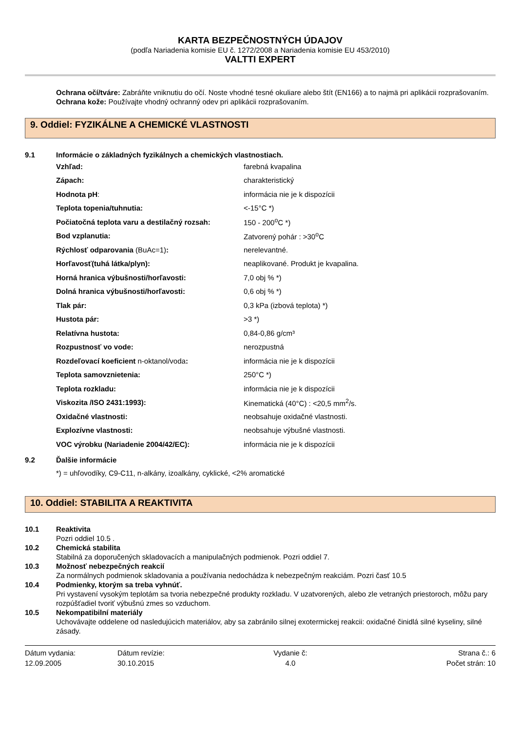KARTA BEZPEČNOSTNÝCH ÚDAJOV
(podľa Nariadenia komisie EU č. 1272/2008 a Nariadenia komisie EU 453/2010)
VALTTI EXPERT
Ochrana očí/tváre: Zabráňte vniknutiu do očí. Noste vhodné tesné okuliare alebo štít (EN166) a to najmä pri aplikácii rozprašovaním.
Ochrana kože: Používajte vhodný ochranný odev pri aplikácii rozprašovaním.
9. Oddiel: FYZIKÁLNE A CHEMICKÉ VLASTNOSTI
9.1 Informácie o základných fyzikálnych a chemických vlastnostiach.
| Vzhľad: | farebná kvapalina |
| Zápach: | charakteristický |
| Hodnota pH : | informácia nie je k dispozícii |
| Teplota topenia/tuhnutia: | <-15°C *) |
| Počiatočná teplota varu a destilačný rozsah: | 150 - 200<sup>o</sup>C *) |
| Bod vzplanutia: | Zatvorený pohár : >30<sup>o</sup>C |
| Rýchlosť odparovania (BuAc=1) : | nerelevantné. |
| Horľavosť(tuhá látka/plyn): | neaplikované. Produkt je kvapalina. |
| Horná hranica výbušnosti/horľavosti: | 7,0 obj % *) |
| Dolná hranica výbušnosti/horľavosti: | 0,6 obj % *) |
| Tlak pár: | 0,3 kPa (izbová teplota) *) |
| Hustota pár: | >3 *) |
| Relatívna hustota: | 0,84-0,86 g/cm³ |
| Rozpustnosť vo vode: | nerozpustná |
| Rozdeľovací koeficient n-oktanol/voda : | informácia nie je k dispozícii |
| Teplota samovznietenia: | 250°C *) |
| Teplota rozkladu: | informácia nie je k dispozícii |
| Viskozita /ISO 2431:1993): | Kinematická (40°C) : <20,5 mm<sup>2</sup>/s. |
| Oxidačné vlastnosti: | neobsahuje oxidačné vlastnosti. |
| Explozívne vlastnosti: | neobsahuje výbušné vlastnosti. |
| VOC výrobku (Nariadenie 2004/42/EC): | informácia nie je k dispozícii |
9.2 Ďalšie informácie
*) = uhľovodíky, C9-C11, n-alkány, izoalkány, cyklické, <2% aromatické
10. Oddiel: STABILITA A REAKTIVITA
10.1 Reaktivita
Pozri oddiel 10.5 .
10.2 Chemická stabilita
Stabilná za doporučených skladovacích a manipulačných podmienok. Pozri oddiel 7.
10.3 Možnosť nebezpečných reakcií
Za normálnych podmienok skladovania a používania nedochádza k nebezpečným reakciám. Pozri časť 10.5
10.4 Podmienky, ktorým sa treba vyhnúť.
Pri vystavení vysokým teplotám sa tvoria nebezpečné produkty rozkladu. V uzatvorených, alebo zle vetraných priestoroch, môžu pary rozpúšťadiel tvoriť výbušnú zmes so vzduchom.
10.5 Nekompatibilní materiály
Uchovávajte oddelene od nasledujúcich materiálov, aby sa zabránilo silnej exotermickej reakcii: oxidačné činidlá silné kyseliny, silné zásady.
Dátum vydania:
12.09.2005
Dátum revízie:
30.10.2015
Vydanie č:
4.0
Strana č.: 6
Počet strán: 10